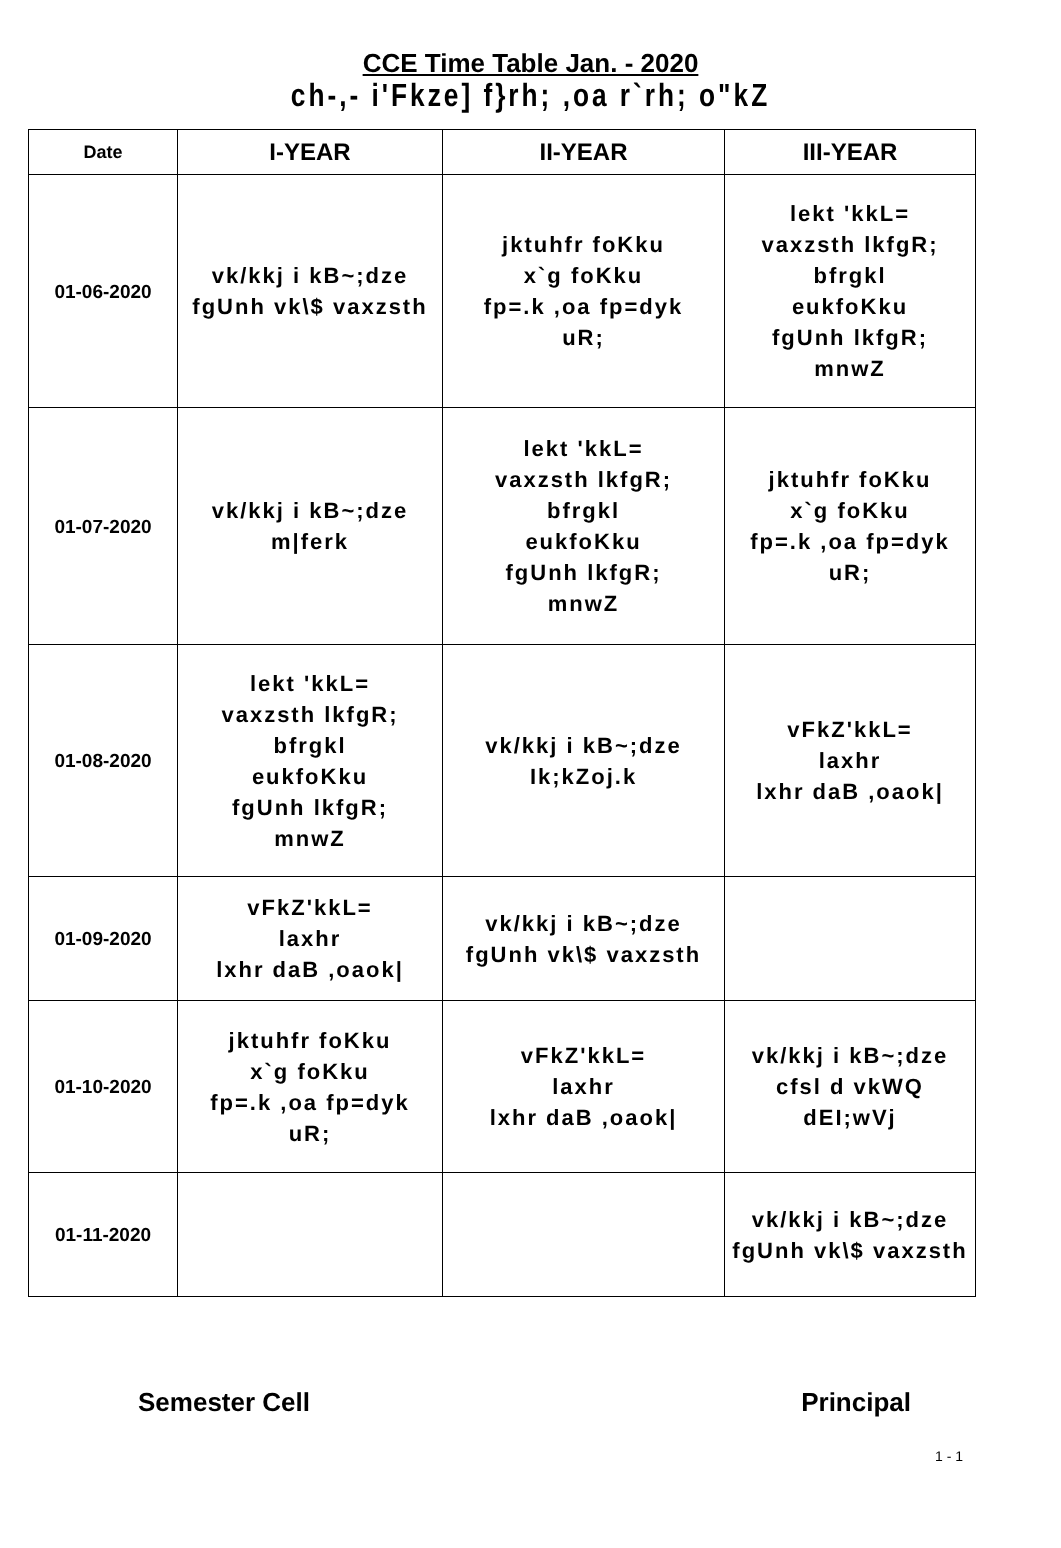CCE Time Table Jan. - 2020
ch-,- i'Fkze] f}rh; ,oa r`rh; o"kZ
| Date | I-YEAR | II-YEAR | III-YEAR |
| --- | --- | --- | --- |
| 01-06-2020 | vk/kkj i kB~;dze fgUnh vk\$ vaxzsth | jktuhfr foKku x`g foKku fp=.k ,oa fp=dyk uR; | lekt 'kkL= vaxzsth lkfgR; bfrgkl eukfoKku fgUnh lkfgR; mnwZ |
| 01-07-2020 | vk/kkj i kB~;dze m/ferk | lekt 'kkL= vaxzsth lkfgR; bfrgkl eukfoKku fgUnh lkfgR; mnwZ | jktuhfr foKku x`g foKku fp=.k ,oa fp=dyk uR; |
| 01-08-2020 | lekt 'kkL= vaxzsth lkfgR; bfrgkl eukfoKku fgUnh lkfgR; mnwZ | vk/kkj i kB~;dze Ik;kZoj.k | vFkZ'kkL= laxhr lxhr daB ,oaok/ |
| 01-09-2020 | vFkZ'kkL= laxhr lxhr daB ,oaok/ | vk/kkj i kB~;dze fgUnh vk\$ vaxzsth | |
| 01-10-2020 | jktuhfr foKku x`g foKku fp=.k ,oa fp=dyk uR; | vFkZ'kkL= laxhr lxhr daB ,oaok/ | vk/kkj i kB~;dze cfsl d vkWQ dEI;wVj |
| 01-11-2020 | | | vk/kkj i kB~;dze fgUnh vk\$ vaxzsth |
Semester Cell Principal
1 - 1